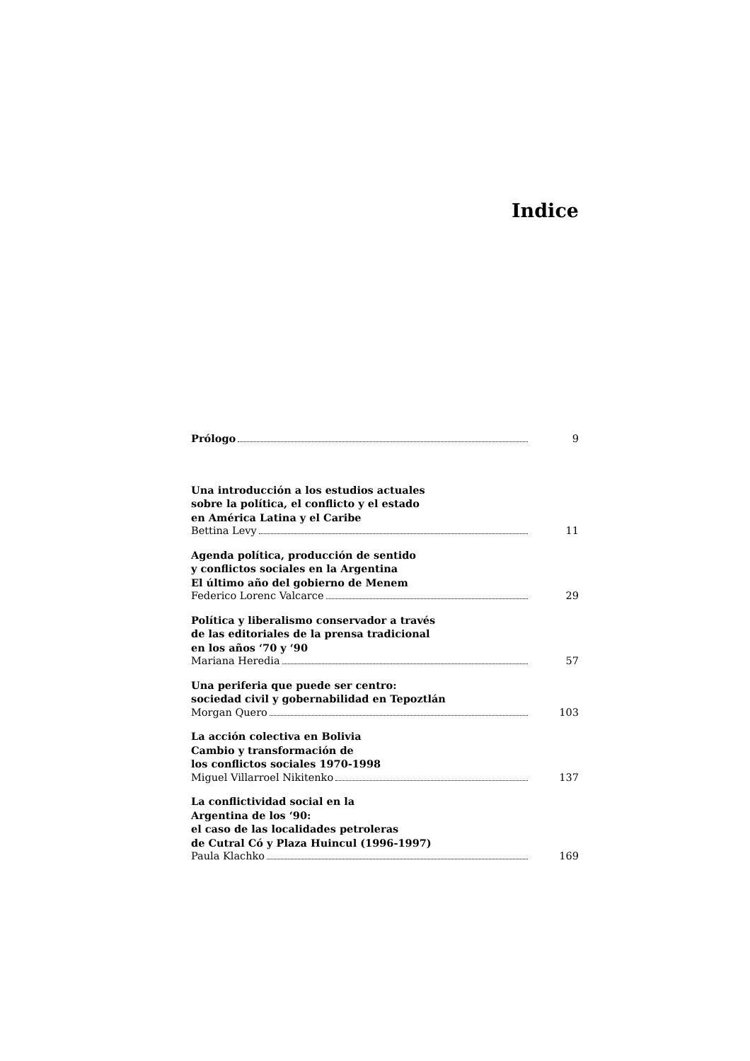Indice
Prólogo 9
Una introducción a los estudios actuales
sobre la política, el conflicto y el estado
en América Latina y el Caribe
Bettina Levy 11
Agenda política, producción de sentido
y conflictos sociales en la Argentina
El último año del gobierno de Menem
Federico Lorenc Valcarce 29
Política y liberalismo conservador a través
de las editoriales de la prensa tradicional
en los años ‘70 y ‘90
Mariana Heredia 57
Una periferia que puede ser centro:
sociedad civil y gobernabilidad en Tepoztlán
Morgan Quero 103
La acción colectiva en Bolivia
Cambio y transformación de
los conflictos sociales 1970-1998
Miguel Villarroel Nikitenko 137
La conflictividad social en la
Argentina de los ‘90:
el caso de las localidades petroleras
de Cutral Có y Plaza Huincul (1996-1997)
Paula Klachko 169